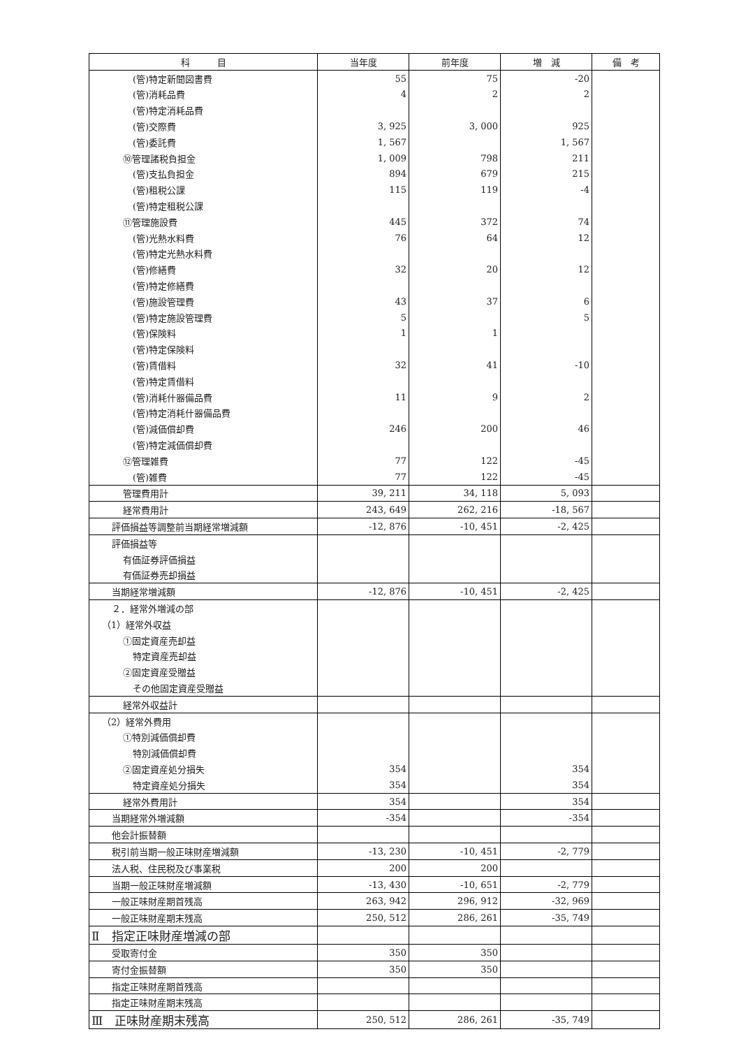| 科 目 | 当年度 | 前年度 | 増 減 | 備 考 |
| --- | --- | --- | --- | --- |
| (管)特定新聞図書費 | 55 | 75 | -20 | |
| (管)消耗品費 | 4 | 2 | 2 | |
| (管)特定消耗品費 | | | | |
| (管)交際費 | 3, 925 | 3, 000 | 925 | |
| (管)委託費 | 1, 567 | | 1, 567 | |
| ⑩管理諸税負担金 | 1, 009 | 798 | 211 | |
| (管)支払負担金 | 894 | 679 | 215 | |
| (管)租税公課 | 115 | 119 | -4 | |
| (管)特定租税公課 | | | | |
| ⑪管理施設費 | 445 | 372 | 74 | |
| (管)光熱水料費 | 76 | 64 | 12 | |
| (管)特定光熱水料費 | | | | |
| (管)修繕費 | 32 | 20 | 12 | |
| (管)特定修繕費 | | | | |
| (管)施設管理費 | 43 | 37 | 6 | |
| (管)特定施設管理費 | 5 | | 5 | |
| (管)保険料 | 1 | 1 | | |
| (管)特定保険料 | | | | |
| (管)賃借料 | 32 | 41 | -10 | |
| (管)特定賃借料 | | | | |
| (管)消耗什器備品費 | 11 | 9 | 2 | |
| (管)特定消耗什器備品費 | | | | |
| (管)減価償却費 | 246 | 200 | 46 | |
| (管)特定減価償却費 | | | | |
| ⑫管理雑費 | 77 | 122 | -45 | |
| (管)雑費 | 77 | 122 | -45 | |
| 管理費用計 | 39, 211 | 34, 118 | 5, 093 | |
| 経常費用計 | 243, 649 | 262, 216 | -18, 567 | |
| 評価損益等調整前当期経常増減額 | -12, 876 | -10, 451 | -2, 425 | |
| 評価損益等 | | | | |
| 有価証券評価損益 | | | | |
| 有価証券売却損益 | | | | |
| 当期経常増減額 | -12, 876 | -10, 451 | -2, 425 | |
| ２．経常外増減の部 | | | | |
| （1）経常外収益 | | | | |
| ①固定資産売却益 | | | | |
| 特定資産売却益 | | | | |
| ②固定資産受贈益 | | | | |
| その他固定資産受贈益 | | | | |
| 経常外収益計 | | | | |
| （2）経常外費用 | | | | |
| ①特別減価償却費 | | | | |
| 特別減価償却費 | | | | |
| ②固定資産処分損失 | 354 | | 354 | |
| 特定資産処分損失 | 354 | | 354 | |
| 経常外費用計 | 354 | | 354 | |
| 当期経常外増減額 | -354 | | -354 | |
| 他会計振替額 | | | | |
| 税引前当期一般正味財産増減額 | -13, 230 | -10, 451 | -2, 779 | |
| 法人税、住民税及び事業税 | 200 | 200 | | |
| 当期一般正味財産増減額 | -13, 430 | -10, 651 | -2, 779 | |
| 一般正味財産期首残高 | 263, 942 | 296, 912 | -32, 969 | |
| 一般正味財産期末残高 | 250, 512 | 286, 261 | -35, 749 | |
| Ⅱ 指定正味財産増減の部 | | | | |
| 受取寄付金 | 350 | 350 | | |
| 寄付金振替額 | 350 | 350 | | |
| 指定正味財産期首残高 | | | | |
| 指定正味財産期末残高 | | | | |
| Ⅲ 正味財産期末残高 | 250, 512 | 286, 261 | -35, 749 | |